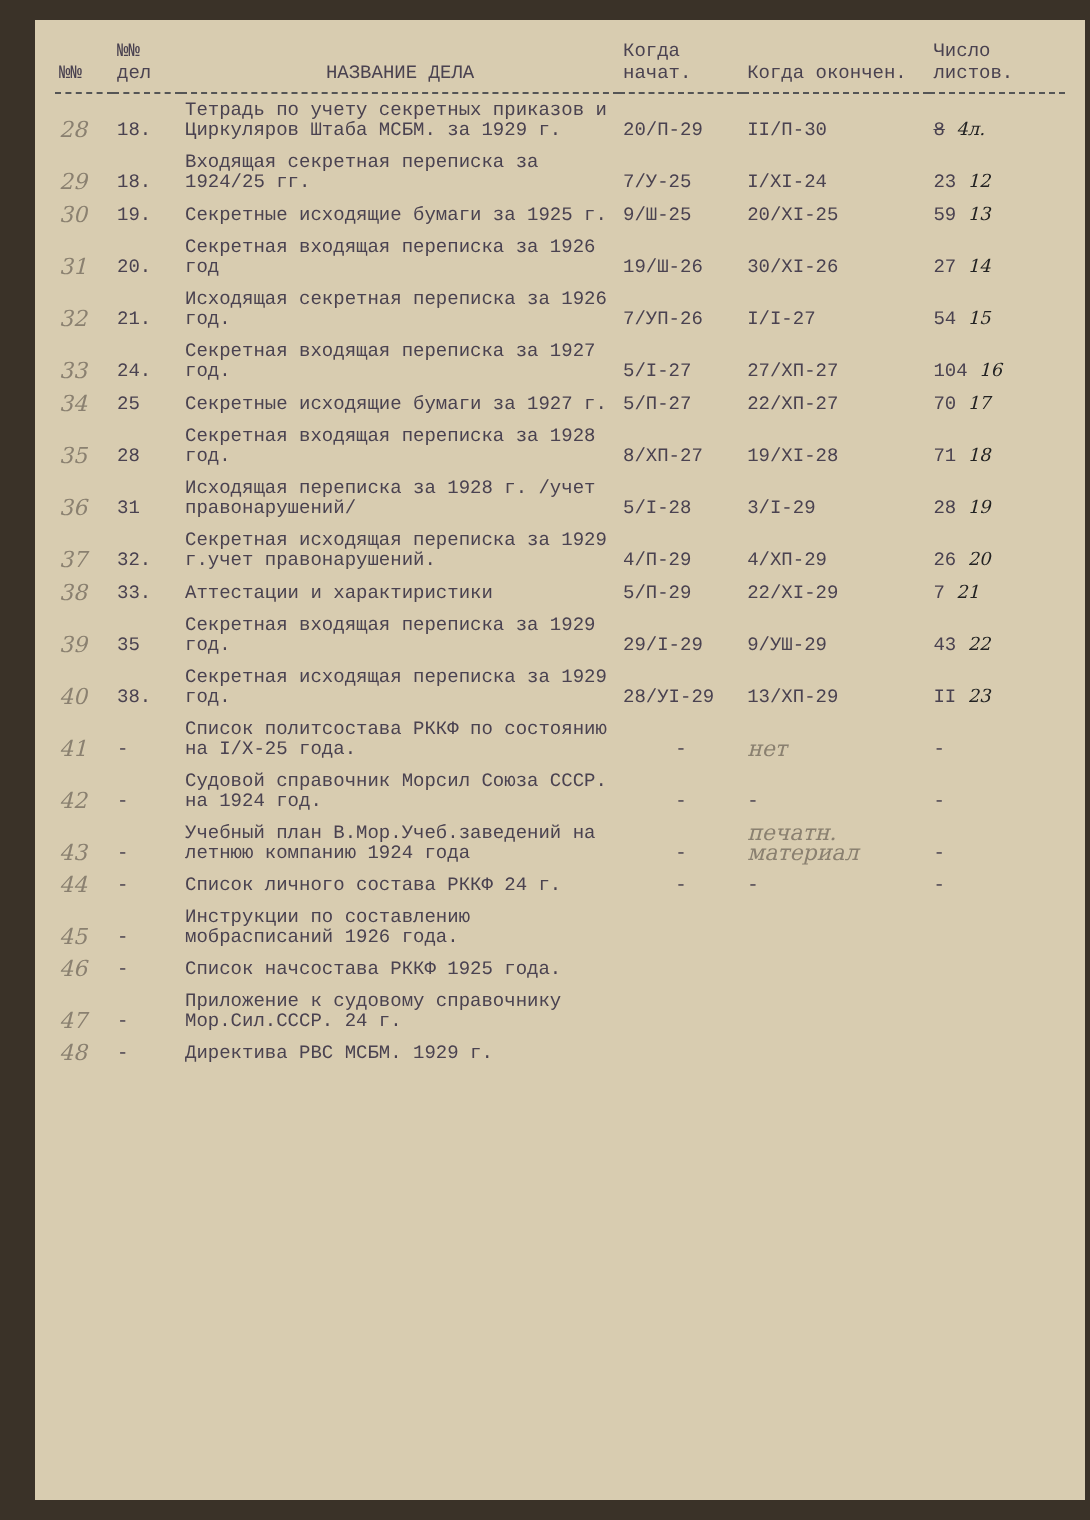| №№ | №№ дел | НАЗВАНИЕ ДЕЛА | Когда начат. | Когда окончен. | Число листов. |
| --- | --- | --- | --- | --- | --- |
| 28 | 18. | Тетрадь по учету секретных приказов и Циркуляров Штаба МСБМ. за 1929 г. | 20/П-29 | II/П-30 | 8 4л. |
| 29 | 18. | Входящая секретная переписка за 1924/25 гг. | 7/У-25 | I/XI-24 | 23 12 |
| 30 | 19. | Секретные исходящие бумаги за 1925 г. | 9/Ш-25 | 20/XI-25 | 59 13 |
| 31 | 20. | Секретная входящая переписка за 1926 год | 19/Ш-26 | 30/XI-26 | 27 14 |
| 32 | 21. | Исходящая секретная переписка за 1926 год. | 7/УП-26 | I/I-27 | 54 15 |
| 33 | 24. | Секретная входящая переписка за 1927 год. | 5/I-27 | 27/ХП-27 | 104 16 |
| 34 | 25 | Секретные исходящие бумаги за 1927 г. | 5/П-27 | 22/ХП-27 | 70 17 |
| 35 | 28 | Секретная входящая переписка за 1928 год. | 8/ХП-27 | 19/XI-28 | 71 18 |
| 36 | 31 | Исходящая переписка за 1928 г. /учет правонарушений/ | 5/I-28 | 3/I-29 | 28 19 |
| 37 | 32. | Секретная исходящая переписка за 1929 г.учет правонарушений. | 4/П-29 | 4/ХП-29 | 26 20 |
| 38 | 33. | Аттестации и характиристики | 5/П-29 | 22/XI-29 | 7 21 |
| 39 | 35 | Секретная входящая переписка за 1929 год. | 29/I-29 | 9/УШ-29 | 43 22 |
| 40 | 38. | Секретная исходящая переписка за 1929 год. | 28/УI-29 | 13/ХП-29 | II 23 |
| 41 | - | Список политсостава РККФ по состоянию на I/Х-25 года. | - | нет | - |
| 42 | - | Судовой справочник Морсил Союза СССР. на 1924 год. | - | - | - |
| 43 | - | Учебный план В.Мор.Учеб.заведений на летнюю компанию 1924 года | - | печатн. материал | - |
| 44 | - | Список личного состава РККФ 24 г. | - | - | - |
| 45 | - | Инструкции по составлению мобрасписаний 1926 года. | | | |
| 46 | - | Список начсостава РККФ 1925 года. | | | |
| 47 | - | Приложение к судовому справочнику Мор.Сил.СССР. 24 г. | | | |
| 48 | - | Директива РВС МСБМ. 1929 г. | | | |